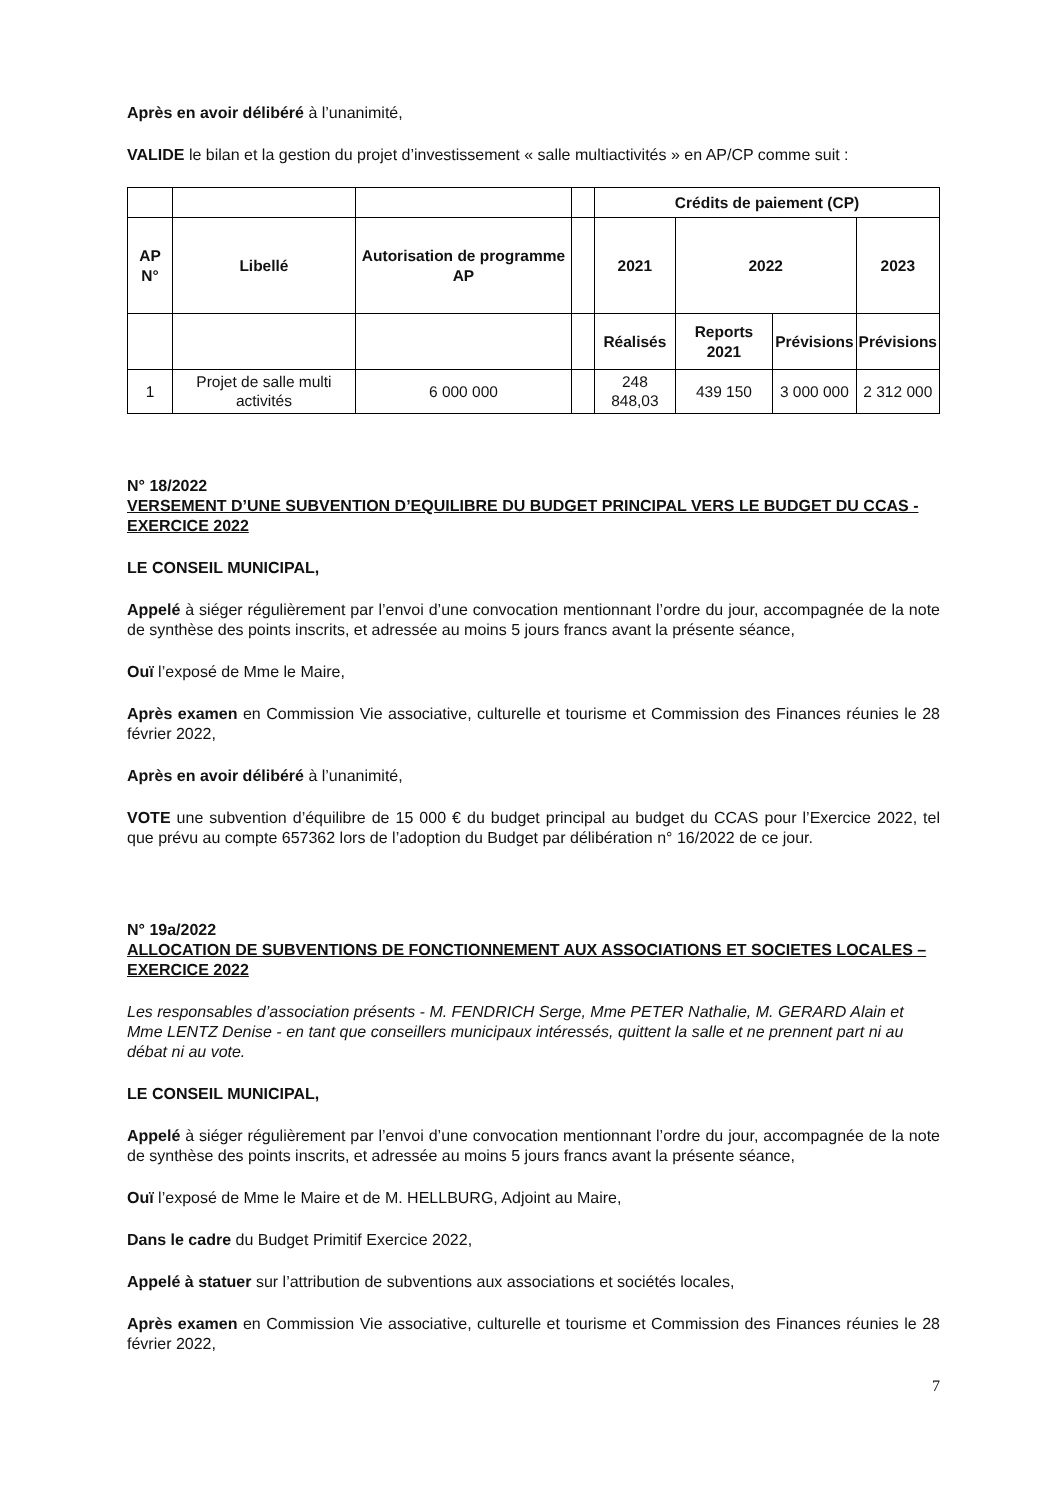Après en avoir délibéré à l’unanimité,
VALIDE le bilan et la gestion du projet d’investissement « salle multiactivités » en AP/CP comme suit :
| | | | | Crédits de paiement (CP) | | | |
| AP N° | Libellé | Autorisation de programme AP | | 2021 | 2022 | | 2023 |
| | | | | Réalisés | Reports 2021 | Prévisions | Prévisions |
| 1 | Projet de salle multi activités | 6 000 000 | | 248 848,03 | 439 150 | 3 000 000 | 2 312 000 |
N° 18/2022
VERSEMENT D’UNE SUBVENTION D’EQUILIBRE DU BUDGET PRINCIPAL VERS LE BUDGET DU CCAS - EXERCICE 2022
LE CONSEIL MUNICIPAL,
Appelé à siéger régulièrement par l’envoi d’une convocation mentionnant l’ordre du jour, accompagnée de la note de synthèse des points inscrits, et adressée au moins 5 jours francs avant la présente séance,
Ouï l’exposé de Mme le Maire,
Après examen en Commission Vie associative, culturelle et tourisme et Commission des Finances réunies le 28 février 2022,
Après en avoir délibéré à l’unanimité,
VOTE une subvention d’équilibre de 15 000 € du budget principal au budget du CCAS pour l’Exercice 2022, tel que prévu au compte 657362 lors de l’adoption du Budget par délibération n° 16/2022 de ce jour.
N° 19a/2022
ALLOCATION DE SUBVENTIONS DE FONCTIONNEMENT AUX ASSOCIATIONS ET SOCIETES LOCALES – EXERCICE 2022
Les responsables d’association présents - M. FENDRICH Serge, Mme PETER Nathalie, M. GERARD Alain et Mme LENTZ Denise - en tant que conseillers municipaux intéressés, quittent la salle et ne prennent part ni au débat ni au vote.
LE CONSEIL MUNICIPAL,
Appelé à siéger régulièrement par l’envoi d’une convocation mentionnant l’ordre du jour, accompagnée de la note de synthèse des points inscrits, et adressée au moins 5 jours francs avant la présente séance,
Ouï l’exposé de Mme le Maire et de M. HELLBURG, Adjoint au Maire,
Dans le cadre du Budget Primitif Exercice 2022,
Appelé à statuer sur l’attribution de subventions aux associations et sociétés locales,
Après examen en Commission Vie associative, culturelle et tourisme et Commission des Finances réunies le 28 février 2022,
7